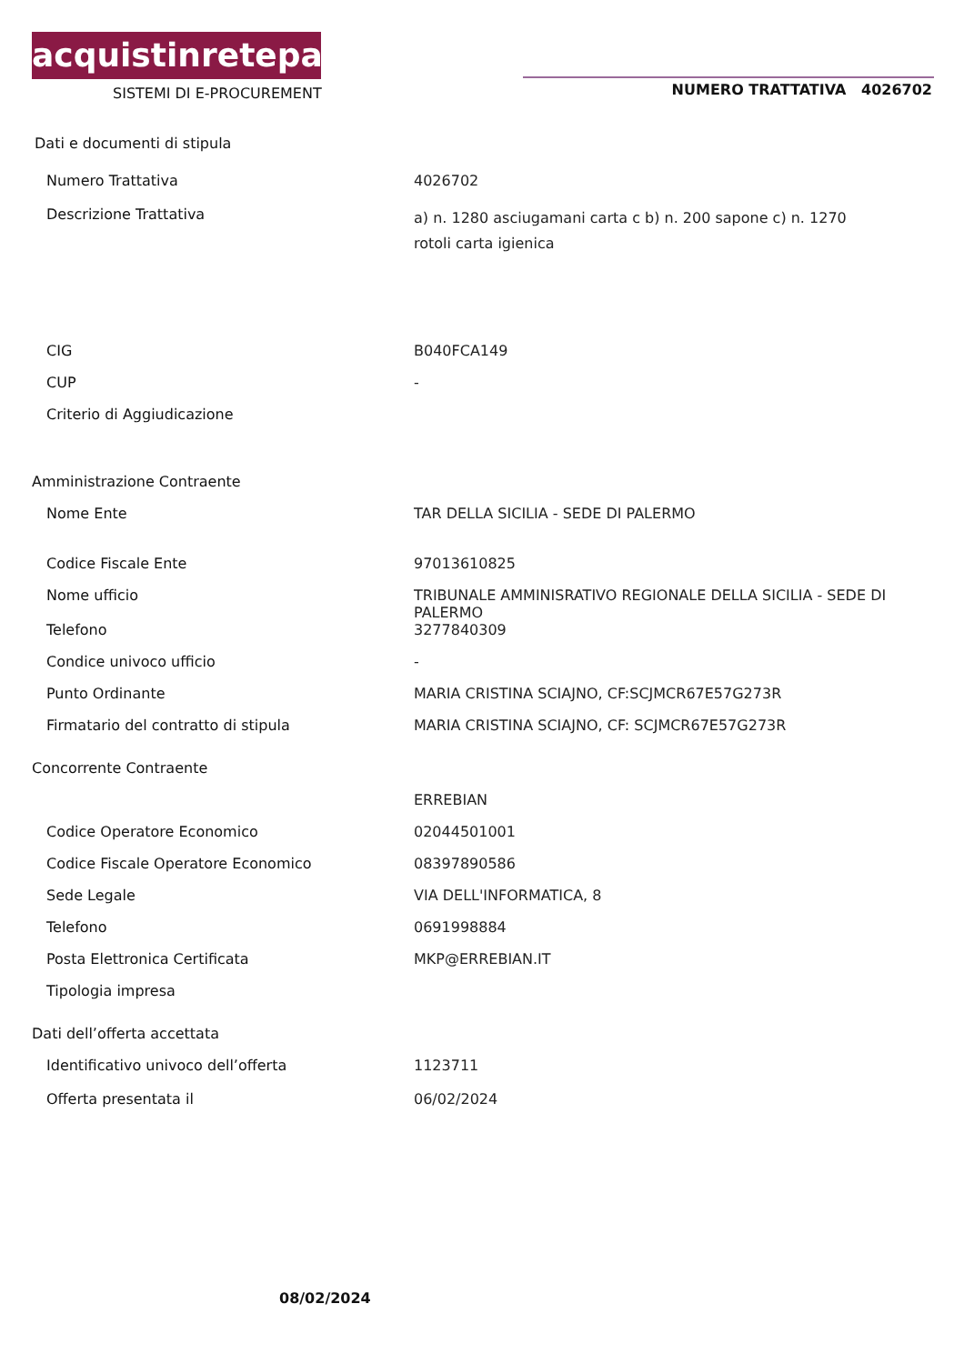acquistinretepa
SISTEMI DI E-PROCUREMENT NUMERO TRATTATIVA 4026702
Dati e documenti di stipula
Numero Trattativa 4026702
Descrizione Trattativa
a) n. 1280 asciugamani carta c b) n. 200 sapone c) n. 1270 rotoli carta igienica
CIG B040FCA149
CUP -
Criterio di Aggiudicazione
Amministrazione Contraente
Nome Ente TAR DELLA SICILIA - SEDE DI PALERMO
Codice Fiscale Ente 97013610825
Nome ufficio TRIBUNALE AMMINISRATIVO REGIONALE DELLA SICILIA - SEDE DI PALERMO
Telefono 3277840309
Condice univoco ufficio -
Punto Ordinante MARIA CRISTINA SCIAJNO, CF:SCJMCR67E57G273R
Firmatario del contratto di stipula MARIA CRISTINA SCIAJNO, CF: SCJMCR67E57G273R
Concorrente Contraente
ERREBIAN
Codice Operatore Economico 02044501001
Codice Fiscale Operatore Economico 08397890586
Sede Legale VIA DELL'INFORMATICA, 8
Telefono 0691998884
Posta Elettronica Certificata MKP@ERREBIAN.IT
Tipologia impresa
Dati dell’offerta accettata
Identificativo univoco dell’offerta 1123711
Offerta presentata il 06/02/2024
08/02/2024